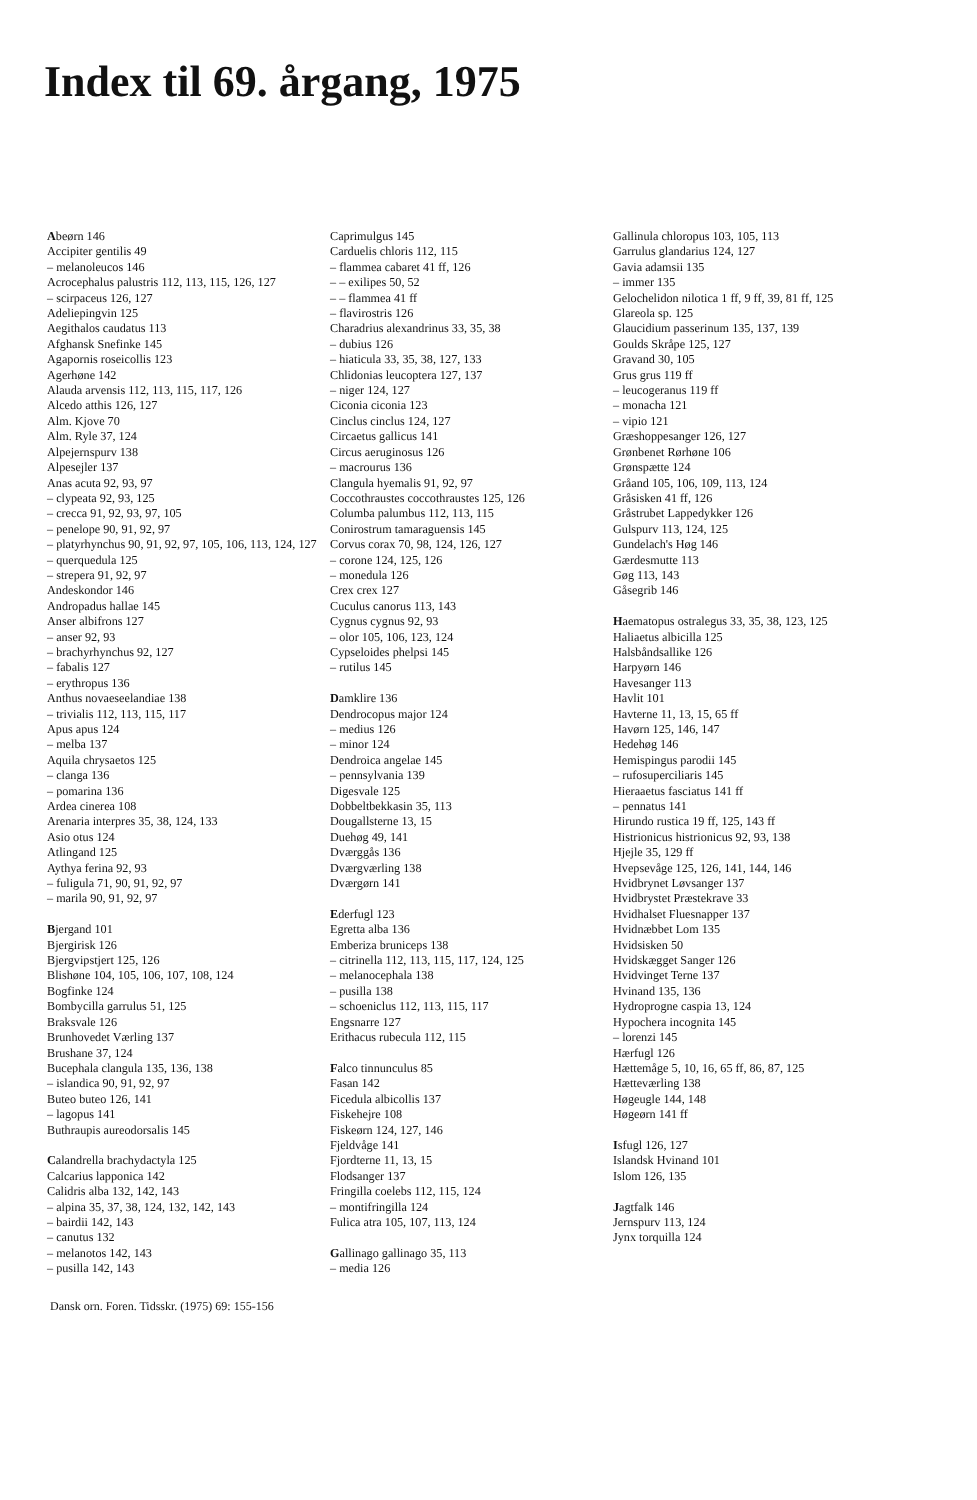Index til 69. årgang, 1975
Abeørn 146
Accipiter gentilis 49
– melanoleucos 146
Acrocephalus palustris 112, 113, 115, 126, 127
– scirpaceus 126, 127
Adeliepingvin 125
Aegithalos caudatus 113
Afghansk Snefinke 145
Agapornis roseicollis 123
Agerhøne 142
Alauda arvensis 112, 113, 115, 117, 126
Alcedo atthis 126, 127
Alm. Kjove 70
Alm. Ryle 37, 124
Alpejernspurv 138
Alpesejler 137
Anas acuta 92, 93, 97
– clypeata 92, 93, 125
– crecca 91, 92, 93, 97, 105
– penelope 90, 91, 92, 97
– platyrhynchus 90, 91, 92, 97, 105, 106, 113, 124, 127
– querquedula 125
– strepera 91, 92, 97
Andeskondor 146
Andropadus hallae 145
Anser albifrons 127
– anser 92, 93
– brachyrhynchus 92, 127
– fabalis 127
– erythropus 136
Anthus novaeseelandiae 138
– trivialis 112, 113, 115, 117
Apus apus 124
– melba 137
Aquila chrysaetos 125
– clanga 136
– pomarina 136
Ardea cinerea 108
Arenaria interpres 35, 38, 124, 133
Asio otus 124
Atlingand 125
Aythya ferina 92, 93
– fuligula 71, 90, 91, 92, 97
– marila 90, 91, 92, 97
Bjergand 101
Bjergirisk 126
Bjergvipstjert 125, 126
Blishøne 104, 105, 106, 107, 108, 124
Bogfinke 124
Bombycilla garrulus 51, 125
Braksvale 126
Brunhovedet Værling 137
Brushane 37, 124
Bucephala clangula 135, 136, 138
– islandica 90, 91, 92, 97
Buteo buteo 126, 141
– lagopus 141
Buthraupis aureodorsalis 145
Calandrella brachydactyla 125
Calcarius lapponica 142
Calidris alba 132, 142, 143
– alpina 35, 37, 38, 124, 132, 142, 143
– bairdii 142, 143
– canutus 132
– melanotos 142, 143
– pusilla 142, 143
Caprimulgus 145
Carduelis chloris 112, 115
– flammea cabaret 41 ff, 126
– – exilipes 50, 52
– – flammea 41 ff
– flavirostris 126
Charadrius alexandrinus 33, 35, 38
– dubius 126
– hiaticula 33, 35, 38, 127, 133
Chlidonias leucoptera 127, 137
– niger 124, 127
Ciconia ciconia 123
Cinclus cinclus 124, 127
Circaetus gallicus 141
Circus aeruginosus 126
– macrourus 136
Clangula hyemalis 91, 92, 97
Coccothraustes coccothraustes 125, 126
Columba palumbus 112, 113, 115
Conirostrum tamaraguensis 145
Corvus corax 70, 98, 124, 126, 127
– corone 124, 125, 126
– monedula 126
Crex crex 127
Cuculus canorus 113, 143
Cygnus cygnus 92, 93
– olor 105, 106, 123, 124
Cypseloides phelpsi 145
– rutilus 145
Damklire 136
Dendrocopus major 124
– medius 126
– minor 124
Dendroica angelae 145
– pennsylvania 139
Digesvale 125
Dobbeltbekkasin 35, 113
Dougallsterne 13, 15
Duehøg 49, 141
Dværggås 136
Dværgværling 138
Dværgørn 141
Ederfugl 123
Egretta alba 136
Emberiza bruniceps 138
– citrinella 112, 113, 115, 117, 124, 125
– melanocephala 138
– pusilla 138
– schoeniclus 112, 113, 115, 117
Engsnarre 127
Erithacus rubecula 112, 115
Falco tinnunculus 85
Fasan 142
Ficedula albicollis 137
Fiskehejre 108
Fiskeørn 124, 127, 146
Fjeldvåge 141
Fjordterne 11, 13, 15
Flodsanger 137
Fringilla coelebs 112, 115, 124
– montifringilla 124
Fulica atra 105, 107, 113, 124
Gallinago gallinago 35, 113
– media 126
Gallinula chloropus 103, 105, 113
Garrulus glandarius 124, 127
Gavia adamsii 135
– immer 135
Gelochelidon nilotica 1 ff, 9 ff, 39, 81 ff, 125
Glareola sp. 125
Glaucidium passerinum 135, 137, 139
Goulds Skråpe 125, 127
Gravand 30, 105
Grus grus 119 ff
– leucogeranus 119 ff
– monacha 121
– vipio 121
Græshoppesanger 126, 127
Grønbenet Rørhøne 106
Grønspætte 124
Gråand 105, 106, 109, 113, 124
Gråsisken 41 ff, 126
Gråstrubet Lappedykker 126
Gulspurv 113, 124, 125
Gundelach's Høg 146
Gærdesmutte 113
Gøg 113, 143
Gåsegrib 146
Haematopus ostralegus 33, 35, 38, 123, 125
Haliaetus albicilla 125
Halsbåndsallike 126
Harpyørn 146
Havesanger 113
Havlit 101
Havterne 11, 13, 15, 65 ff
Havørn 125, 146, 147
Hedehøg 146
Hemispingus parodii 145
– rufosuperciliaris 145
Hieraaetus fasciatus 141 ff
– pennatus 141
Hirundo rustica 19 ff, 125, 143 ff
Histrionicus histrionicus 92, 93, 138
Hjejle 35, 129 ff
Hvepsevåge 125, 126, 141, 144, 146
Hvidbrynet Løvsanger 137
Hvidbrystet Præstekrave 33
Hvidhalset Fluesnapper 137
Hvidnæbbet Lom 135
Hvidsisken 50
Hvidskægget Sanger 126
Hvidvinget Terne 137
Hvinand 135, 136
Hydroprogne caspia 13, 124
Hypochera incognita 145
– lorenzi 145
Hærfugl 126
Hættemåge 5, 10, 16, 65 ff, 86, 87, 125
Hætteværling 138
Høgeugle 144, 148
Høgeørn 141 ff
Isfugl 126, 127
Islandsk Hvinand 101
Islom 126, 135
Jagtfalk 146
Jernspurv 113, 124
Jynx torquilla 124
Dansk orn. Foren. Tidsskr. (1975) 69: 155-156